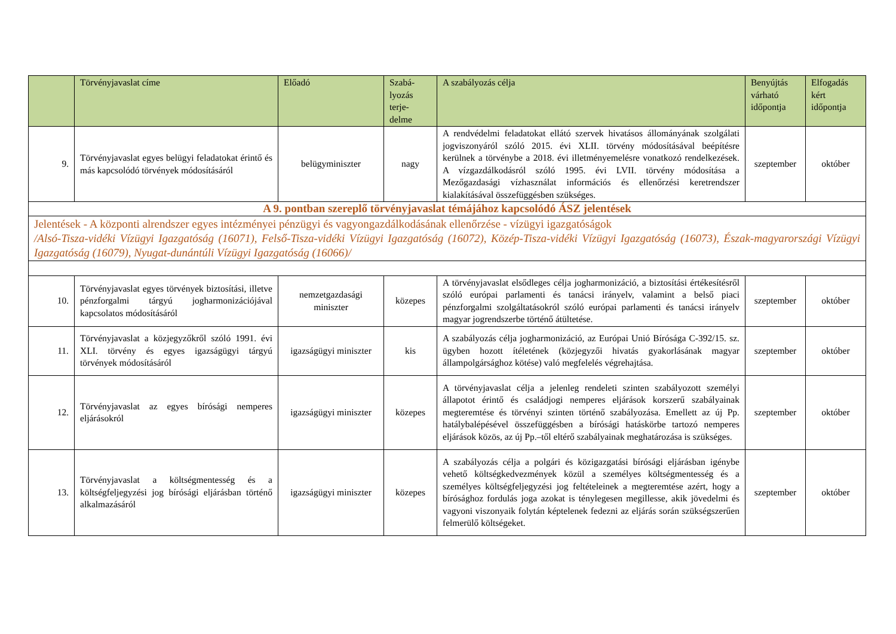| | Törvényjavaslat címe | Előadó | Szabá- lyozás terje- delme | A szabályozás célja | Benyújtás várható időpontja | Elfogadás kért időpontja |
| --- | --- | --- | --- | --- | --- | --- |
| 9. | Törvényjavaslat egyes belügyi feladatokat érintő és más kapcsolódó törvények módosításáról | belügyminiszter | nagy | A rendvédelmi feladatokat ellátó szervek hivatásos állományának szolgálati jogviszonyáról szóló 2015. évi XLII. törvény módosításával beépítésre kerülnek a törvénybe a 2018. évi illetményemelésre vonatkozó rendelkezések. A vízgazdálkodásról szóló 1995. évi LVII. törvény módosítása a Mezőgazdasági vízhasználat információs és ellenőrzési keretrendszer kialakításával összefüggésben szükséges. | szeptember | október |
| A 9. pontban szereplő törvényjavaslat témájához kapcsolódó ÁSZ jelentések | | | | | | |
| Jelentések - A központi alrendszer egyes intézményei pénzügyi és vagyongazdálkodásának ellenőrzése - vízügyi igazgatóságok /Alsó-Tisza-vidéki Vízügyi Igazgatóság (16071), Felső-Tisza-vidéki Vízügyi Igazgatóság (16072), Közép-Tisza-vidéki Vízügyi Igazgatóság (16073), Észak-magyarországi Vízügyi Igazgatóság (16079), Nyugat-dunántúli Vízügyi Igazgatóság (16066)/ | | | | | | |
| 10. | Törvényjavaslat egyes törvények biztosítási, illetve pénzforgalmi tárgyú jogharmonizációjával kapcsolatos módosításáról | nemzetgazdasági miniszter | közepes | A törvényjavaslat elsődleges célja jogharmonizáció, a biztosítási értékesítésről szóló európai parlamenti és tanácsi irányelv, valamint a belső piaci pénzforgalmi szolgáltatásokról szóló európai parlamenti és tanácsi irányelv magyar jogrendszerbe történő átültetése. | szeptember | október |
| 11. | Törvényjavaslat a közjegyzőkről szóló 1991. évi XLI. törvény és egyes igazságügyi tárgyú törvények módosításáról | igazságügyi miniszter | kis | A szabályozás célja jogharmonizáció, az Európai Unió Bírósága C-392/15. sz. ügyben hozott ítéletének (közjegyzői hivatás gyakorlásának magyar állampolgársághoz kötése) való megfelelés végrehajtása. | szeptember | október |
| 12. | Törvényjavaslat az egyes bírósági nemperes eljárásokról | igazságügyi miniszter | közepes | A törvényjavaslat célja a jelenleg rendeleti szinten szabályozott személyi állapotot érintő és családjogi nemperes eljárások korszerű szabályainak megteremtése és törvényi szinten történő szabályozása. Emellett az új Pp. hatálybalépésével összefüggésben a bírósági hatáskörbe tartozó nemperes eljárások közös, az új Pp.–től eltérő szabályainak meghatározása is szükséges. | szeptember | október |
| 13. | Törvényjavaslat a költségmentesség és a költségfeljegyzési jog bírósági eljárásban történő alkalmazásáról | igazságügyi miniszter | közepes | A szabályozás célja a polgári és közigazgatási bírósági eljárásban igénybe vehető költségkedvezmények közül a személyes költségmentesség és a személyes költségfeljegyzési jog feltételeinek a megteremtése azért, hogy a bírósághoz fordulás joga azokat is ténylegesen megillesse, akik jövedelmi és vagyoni viszonyaik folytán képtelenek fedezni az eljárás során szükségszerűen felmerülő költségeket. | szeptember | október |